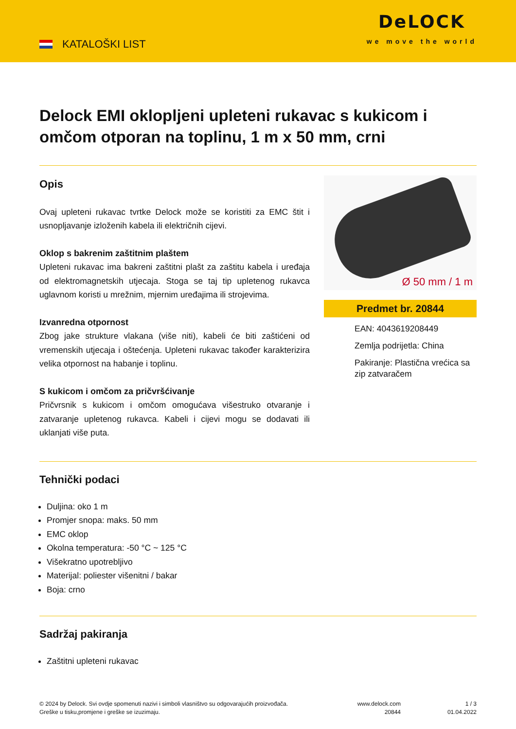KATALOŠKI LIST
DeLOCK
we move the world
Delock EMI oklopljeni upleteni rukavac s kukicom i omčom otporan na toplinu, 1 m x 50 mm, crni
Opis
Ovaj upleteni rukavac tvrtke Delock može se koristiti za EMC štit i usnopljavanje izloženih kabela ili električnih cijevi.
Oklop s bakrenim zaštitnim plaštem
Upleteni rukavac ima bakreni zaštitni plašt za zaštitu kabela i uređaja od elektromagnetskih utjecaja. Stoga se taj tip upletenog rukavca uglavnom koristi u mrežnim, mjernim uređajima ili strojevima.
Izvanredna otpornost
Zbog jake strukture vlakana (više niti), kabeli će biti zaštićeni od vremenskih utjecaja i oštećenja. Upleteni rukavac također karakterizira velika otpornost na habanje i toplinu.
S kukicom i omčom za pričvršćivanje
Pričvrsnik s kukicom i omčom omogućava višestruko otvaranje i zatvaranje upletenog rukavca. Kabeli i cijevi mogu se dodavati ili uklanjati više puta.
Ø 50 mm / 1 m
Predmet br. 20844
EAN: 4043619208449
Zemlja podrijetla: China
Pakiranje: Plastična vrećica sa zip zatvaračem
Tehnički podaci
Duljina: oko 1 m
Promjer snopa: maks. 50 mm
EMC oklop
Okolna temperatura: -50 °C ~ 125 °C
Višekratno upotrebljivo
Materijal: poliester višenitni / bakar
Boja: crno
Sadržaj pakiranja
Zaštitni upleteni rukavac
© 2024 by Delock. Svi ovdje spomenuti nazivi i simboli vlasništvo su odgovarajućih proizvođača.
Greške u tisku,promjene i greške se izuzimaju.
www.delock.com
20844
1 / 3
01.04.2022